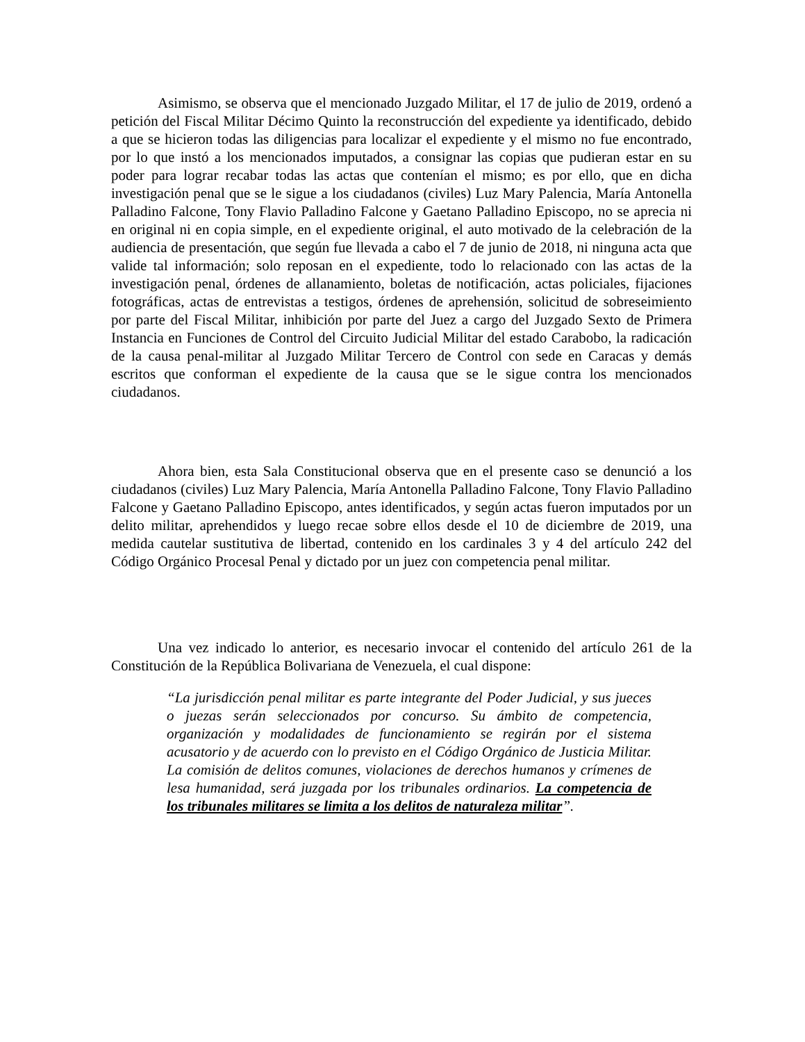Asimismo, se observa que el mencionado Juzgado Militar, el 17 de julio de 2019, ordenó a petición del Fiscal Militar Décimo Quinto la reconstrucción del expediente ya identificado, debido a que se hicieron todas las diligencias para localizar el expediente y el mismo no fue encontrado, por lo que instó a los mencionados imputados, a consignar las copias que pudieran estar en su poder para lograr recabar todas las actas que contenían el mismo; es por ello, que en dicha investigación penal que se le sigue a los ciudadanos (civiles) Luz Mary Palencia, María Antonella Palladino Falcone, Tony Flavio Palladino Falcone y Gaetano Palladino Episcopo, no se aprecia ni en original ni en copia simple, en el expediente original, el auto motivado de la celebración de la audiencia de presentación, que según fue llevada a cabo el 7 de junio de 2018, ni ninguna acta que valide tal información; solo reposan en el expediente, todo lo relacionado con las actas de la investigación penal, órdenes de allanamiento, boletas de notificación, actas policiales, fijaciones fotográficas, actas de entrevistas a testigos, órdenes de aprehensión, solicitud de sobreseimiento por parte del Fiscal Militar, inhibición por parte del Juez a cargo del Juzgado Sexto de Primera Instancia en Funciones de Control del Circuito Judicial Militar del estado Carabobo, la radicación de la causa penal-militar al Juzgado Militar Tercero de Control con sede en Caracas y demás escritos que conforman el expediente de la causa que se le sigue contra los mencionados ciudadanos.
Ahora bien, esta Sala Constitucional observa que en el presente caso se denunció a los ciudadanos (civiles) Luz Mary Palencia, María Antonella Palladino Falcone, Tony Flavio Palladino Falcone y Gaetano Palladino Episcopo, antes identificados, y según actas fueron imputados por un delito militar, aprehendidos y luego recae sobre ellos desde el 10 de diciembre de 2019, una medida cautelar sustitutiva de libertad, contenido en los cardinales 3 y 4 del artículo 242 del Código Orgánico Procesal Penal y dictado por un juez con competencia penal militar.
Una vez indicado lo anterior, es necesario invocar el contenido del artículo 261 de la Constitución de la República Bolivariana de Venezuela, el cual dispone:
“La jurisdicción penal militar es parte integrante del Poder Judicial, y sus jueces o juezas serán seleccionados por concurso. Su ámbito de competencia, organización y modalidades de funcionamiento se regirán por el sistema acusatorio y de acuerdo con lo previsto en el Código Orgánico de Justicia Militar. La comisión de delitos comunes, violaciones de derechos humanos y crímenes de lesa humanidad, será juzgada por los tribunales ordinarios. La competencia de los tribunales militares se limita a los delitos de naturaleza militar”.